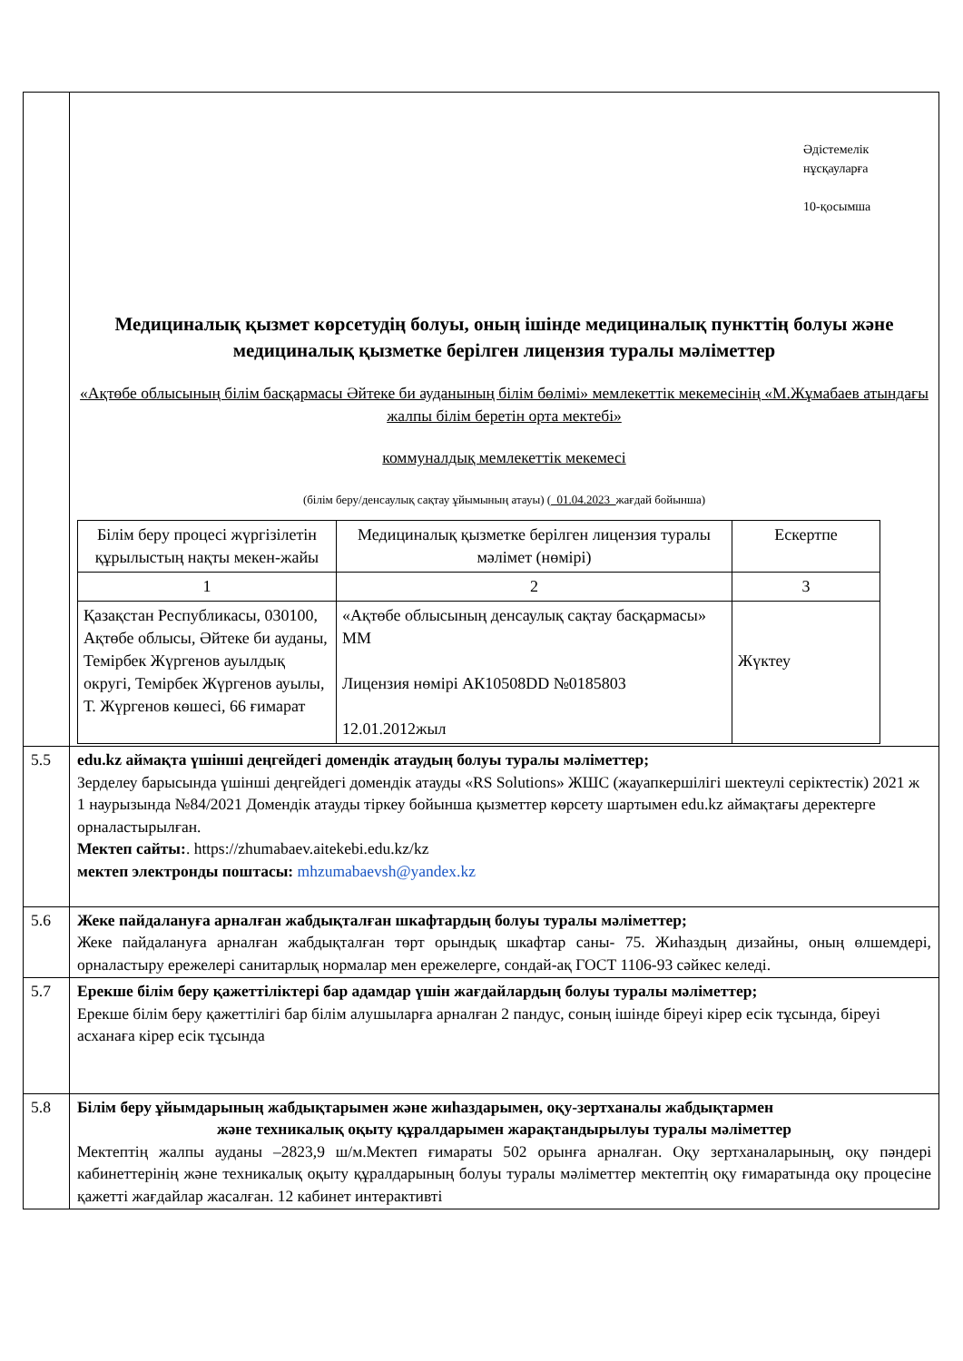| | Әдістемелік нұсқауларға 10-қосымша Медициналық қызмет көрсетудің болуы, оның ішінде медициналық пункттің болуы және медициналық қызметке берілген лицензия туралы мәліметтер «Ақтөбе облысының білім басқармасы Әйтеке би ауданының білім бөлімі» мемлекеттік мекемесінің «М.Жұмабаев атындағы жалпы білім беретін орта мектебі» коммуналдық мемлекеттік мекемесі (білім беру/денсаулық сақтау ұйымының атауы) ( _01.04.2023_ жағдай бойынша) / Білім беру процесі жүргізілетін құрылыстың нақты мекен-жайы / Медициналық қызметке берілген лицензия туралы мәлімет (нөмірі) / Ескертпе / / --- / --- / --- / / 1 / 2 / 3 / / Қазақстан Республикасы, 030100, Ақтөбе облысы, Әйтеке би ауданы, Темірбек Жүргенов ауылдық округі, Темірбек Жүргенов ауылы, Т. Жүргенов көшесі, 66 ғимарат / «Ақтөбе облысының денсаулық сақтау басқармасы» ММ Лицензия нөмірі АК10508DD №0185803 12.01.2012жыл / Жүктеу / |
| 5.5 | edu.kz аймақта үшінші деңгейдегі домендік атаудың болуы туралы мәліметтер; Зерделеу барысында үшінші деңгейдегі домендік атауды «RS Solutions» ЖШС (жауапкершілігі шектеулі серіктестік) 2021 ж 1 наурызында №84/2021 Домендік атауды тіркеу бойынша қызметтер көрсету шартымен edu.kz аймақтағы деректерге орналастырылған. Мектеп сайты: . https://zhumabaev.aitekebi.edu.kz/kz мектеп электронды поштасы: mhzumabaevsh@yandex.kz |
| 5.6 | Жеке пайдалануға арналған жабдықталған шкафтардың болуы туралы мәліметтер; Жеке пайдалануға арналған жабдықталған төрт орындық шкафтар саны- 75. Жиһаздың дизайны, оның өлшемдері, орналастыру ережелері санитарлық нормалар мен ережелерге, сондай-ақ ГОСТ 1106-93 сәйкес келеді. |
| 5.7 | Ерекше білім беру қажеттіліктері бар адамдар үшін жағдайлардың болуы туралы мәліметтер; Ерекше білім беру қажеттілігі бар білім алушыларға арналған 2 пандус, соның ішінде біреуі кірер есік тұсында, біреуі асханаға кірер есік тұсында |
| 5.8 | Білім беру ұйымдарының жабдықтарымен және жиһаздарымен, оқу-зертханалы жабдықтармен және техникалық оқыту құралдарымен жарақтандырылуы туралы мәліметтер Мектептің жалпы ауданы –2823,9 ш/м.Мектеп ғимараты 502 орынға арналған. Оқу зертханаларының, оқу пәндері кабинеттерінің және техникалық оқыту құралдарының болуы туралы мәліметтер мектептің оқу ғимаратында оқу процесіне қажетті жағдайлар жасалған. 12 кабинет интерактивті |